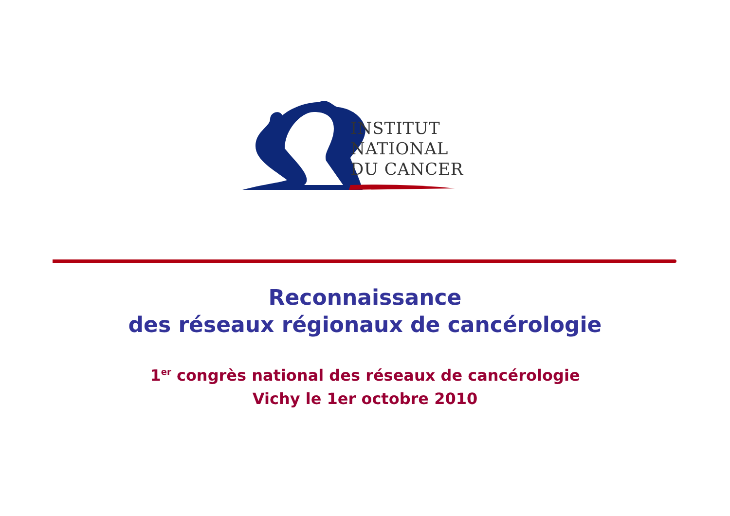INSTITUT
NATIONAL
DU CANCER
Reconnaissance
des réseaux régionaux de cancérologie
1<sup>er</sup> congrès national des réseaux de cancérologie
Vichy le 1er octobre 2010